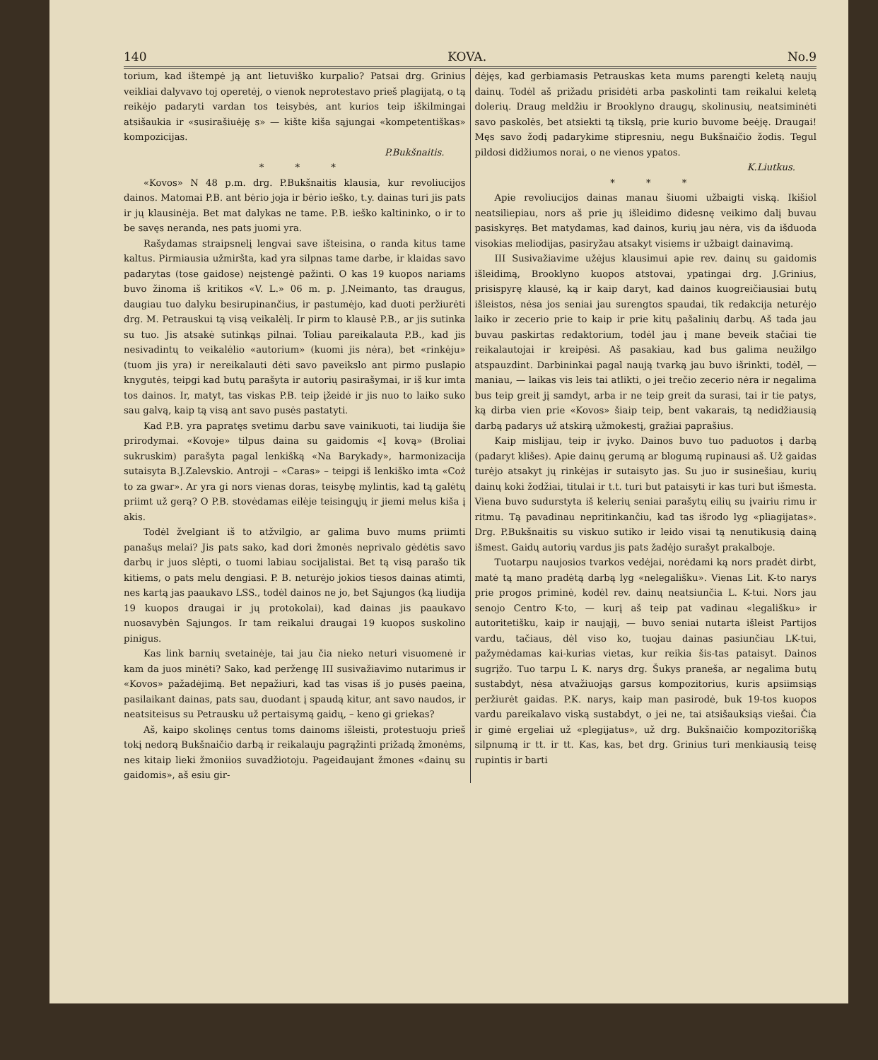140 KOVA. No.9
torium, kad ištempė ją ant lietuviško kurpalio? Patsai drg. Grinius veikliai dalyvavo toj operetėj, o vienok neprotestavo prieš plagijatą, o tą reikėjo padaryti vardan tos teisybės, ant kurios teip iškilmingai atsišaukia ir «susirašiuėję s» — kište kiša sąjungai «kompetentiškas» kompozicijas.
P.Bukšnaitis.
* * *
«Kovos» N 48 p.m. drg. P.Bukšnaitis klausia, kur revoliucijos dainos. Matomai P.B. ant bėrio joja ir bėrio ieško, t.y. dainas turi jis pats ir jų klausinėja. Bet mat dalykas ne tame. P.B. ieško kaltininko, o ir to be savęs neranda, nes pats juomi yra.
Rašydamas straipsnelį lengvai save išteisina, o randa kitus tame kaltus. Pirmiausia užmiršta, kad yra silpnas tame darbe, ir klaidas savo padarytas (tose gaidose) neįstengė pažinti. O kas 19 kuopos nariams buvo žinoma iš kritikos «V. L.» 06 m. p. J.Neimanto, tas draugus, daugiau tuo dalyku besirupinančius, ir pastumėjo, kad duoti peržiurėti drg. M. Petrauskui tą visą veikalėlį. Ir pirm to klausė P.B., ar jis sutinka su tuo. Jis atsakė sutinkąs pilnai. Toliau pareikalauta P.B., kad jis nesivadintų to veikalėlio «autorium» (kuomi jis nėra), bet «rinkėju» (tuom jis yra) ir nereikalauti dėti savo paveikslo ant pirmo puslapio knygutės, teipgi kad butų parašyta ir autorių pasirašymai, ir iš kur imta tos dainos. Ir, matyt, tas viskas P.B. teip įžeidė ir jis nuo to laiko suko sau galvą, kaip tą visą ant savo pusės pastatyti.
Kad P.B. yra papratęs svetimu darbu save vainikuoti, tai liudija šie prirodymai. «Kovoje» tilpus daina su gaidomis «Į kovą» (Broliai sukruskim) parašyta pagal lenkišką «Na Barykady», harmonizacija sutaisyta B.J.Zalevskio. Antroji – «Caras» – teipgi iš lenkiško imta «Coż to za gwar». Ar yra gi nors vienas doras, teisybę mylintis, kad tą galėtų priimt už gerą? O P.B. stovėdamas eilėje teisingųjų ir jiemi melus kiša į akis.
Todėl žvelgiant iš to atžvilgio, ar galima buvo mums priimti panašųs melai? Jis pats sako, kad dori žmonės neprivalo gėdėtis savo darbų ir juos slėpti, o tuomi labiau socijalistai. Bet tą visą parašo tik kitiems, o pats melu dengiasi. P. B. neturėjo jokios tiesos dainas atimti, nes kartą jas paaukavo LSS., todėl dainos ne jo, bet Sąjungos (ką liudija 19 kuopos draugai ir jų protokolai), kad dainas jis paaukavo nuosavybėn Sąjungos. Ir tam reikalui draugai 19 kuopos suskolino pinigus.
Kas link barnių svetainėje, tai jau čia nieko neturi visuomenė ir kam da juos minėti? Sako, kad peržengę III susivažiavimo nutarimus ir «Kovos» pažadėjimą. Bet nepažiuri, kad tas visas iš jo pusės paeina, pasilaikant dainas, pats sau, duodant į spaudą kitur, ant savo naudos, ir neatsiteisus su Petrausku už pertaisymą gaidų, – keno gi griekas?
Aš, kaipo skolinęs centus toms dainoms išleisti, protestuoju prieš tokį nedorą Bukšnaičio darbą ir reikalauju pagrąžinti prižadą žmonėms, nes kitaip lieki žmoniios suvadžiotoju. Pageidaujant žmones «dainų su gaidomis», aš esiu gir-
dėjęs, kad gerbiamasis Petrauskas keta mums parengti keletą naujų dainų. Todėl aš prižadu prisidėti arba paskolinti tam reikalui keletą dolerių. Draug meldžiu ir Brooklyno draugų, skolinusių, neatsiminėti savo paskolės, bet atsiekti tą tikslą, prie kurio buvome beėję. Draugai! Męs savo žodį padarykime stipresniu, negu Bukšnaičio žodis. Tegul pildosi didžiumos norai, o ne vienos ypatos.
K.Liutkus.
* * *
Apie revoliucijos dainas manau šiuomi užbaigti viską. Ikišiol neatsiliepiau, nors aš prie jų išleidimo didesnę veikimo dalį buvau pasiskyręs. Bet matydamas, kad dainos, kurių jau nėra, vis da išduoda visokias meliodijas, pasiryžau atsakyt visiems ir užbaigt dainavimą.
III Susivažiavime užėjus klausimui apie rev. dainų su gaidomis išleidimą, Brooklyno kuopos atstovai, ypatingai drg. J.Grinius, prisispyrę klausė, ką ir kaip daryt, kad dainos kuogreičiausiai butų išleistos, nėsa jos seniai jau surengtos spaudai, tik redakcija neturėjo laiko ir zecerio prie to kaip ir prie kitų pašalinių darbų. Aš tada jau buvau paskirtas redaktorium, todėl jau į mane beveik stačiai tie reikalautojai ir kreipėsi. Aš pasakiau, kad bus galima neužilgo atspauzdint. Darbininkai pagal naują tvarką jau buvo išrinkti, todėl, — maniau, — laikas vis leis tai atlikti, o jei trečio zecerio nėra ir negalima bus teip greit jį samdyt, arba ir ne teip greit da surasi, tai ir tie patys, ką dirba vien prie «Kovos» šiaip teip, bent vakarais, tą nedidžiausią darbą padarys už atskirą užmokestį, gražiai paprašius.
Kaip mislijau, teip ir įvyko. Dainos buvo tuo paduotos į darbą (padaryt klišes). Apie dainų gerumą ar blogumą rupinausi aš. Už gaidas turėjo atsakyt jų rinkėjas ir sutaisyto jas. Su juo ir susinešiau, kurių dainų koki žodžiai, titulai ir t.t. turi but pataisyti ir kas turi but išmesta. Viena buvo sudurstyta iš kelerių seniai parašytų eilių su įvairiu rimu ir ritmu. Tą pavadinau nepritinkančiu, kad tas išrodo lyg «pliagijatas». Drg. P.Bukšnaitis su viskuo sutiko ir leido visai tą nenutikusią dainą išmest. Gaidų autorių vardus jis pats žadėjo surašyt prakalboje.
Tuotarpu naujosios tvarkos vedėjai, norėdami ką nors pradėt dirbt, matė tą mano pradėtą darbą lyg «nelegališku». Vienas Lit. K-to narys prie progos priminė, kodėl rev. dainų neatsiunčia L. K-tui. Nors jau senojo Centro K-to, — kurį aš teip pat vadinau «legališku» ir autoritetišku, kaip ir naująjį, — buvo seniai nutarta išleist Partijos vardu, tačiaus, dėl viso ko, tuojau dainas pasiunčiau LK-tui, pažymėdamas kai-kurias vietas, kur reikia šis-tas pataisyt. Dainos sugrįžo. Tuo tarpu L K. narys drg. Šukys pranešа, ar negalima butų sustabdyt, nėsa atvažiuojąs garsus kompozitorius, kuris apsiimsiąs peržiurėt gaidas. P.K. narys, kaip man pasirodė, buk 19-tos kuopos vardu pareikalavo viską sustabdyt, o jei ne, tai atsišauksiąs viešai. Čia ir gimė ergeliai už «plegijatus», už drg. Bukšnaičio kompozitorišką silpnumą ir tt. ir tt. Kas, kas, bet drg. Grinius turi menkiausią teisę rupintis ir barti